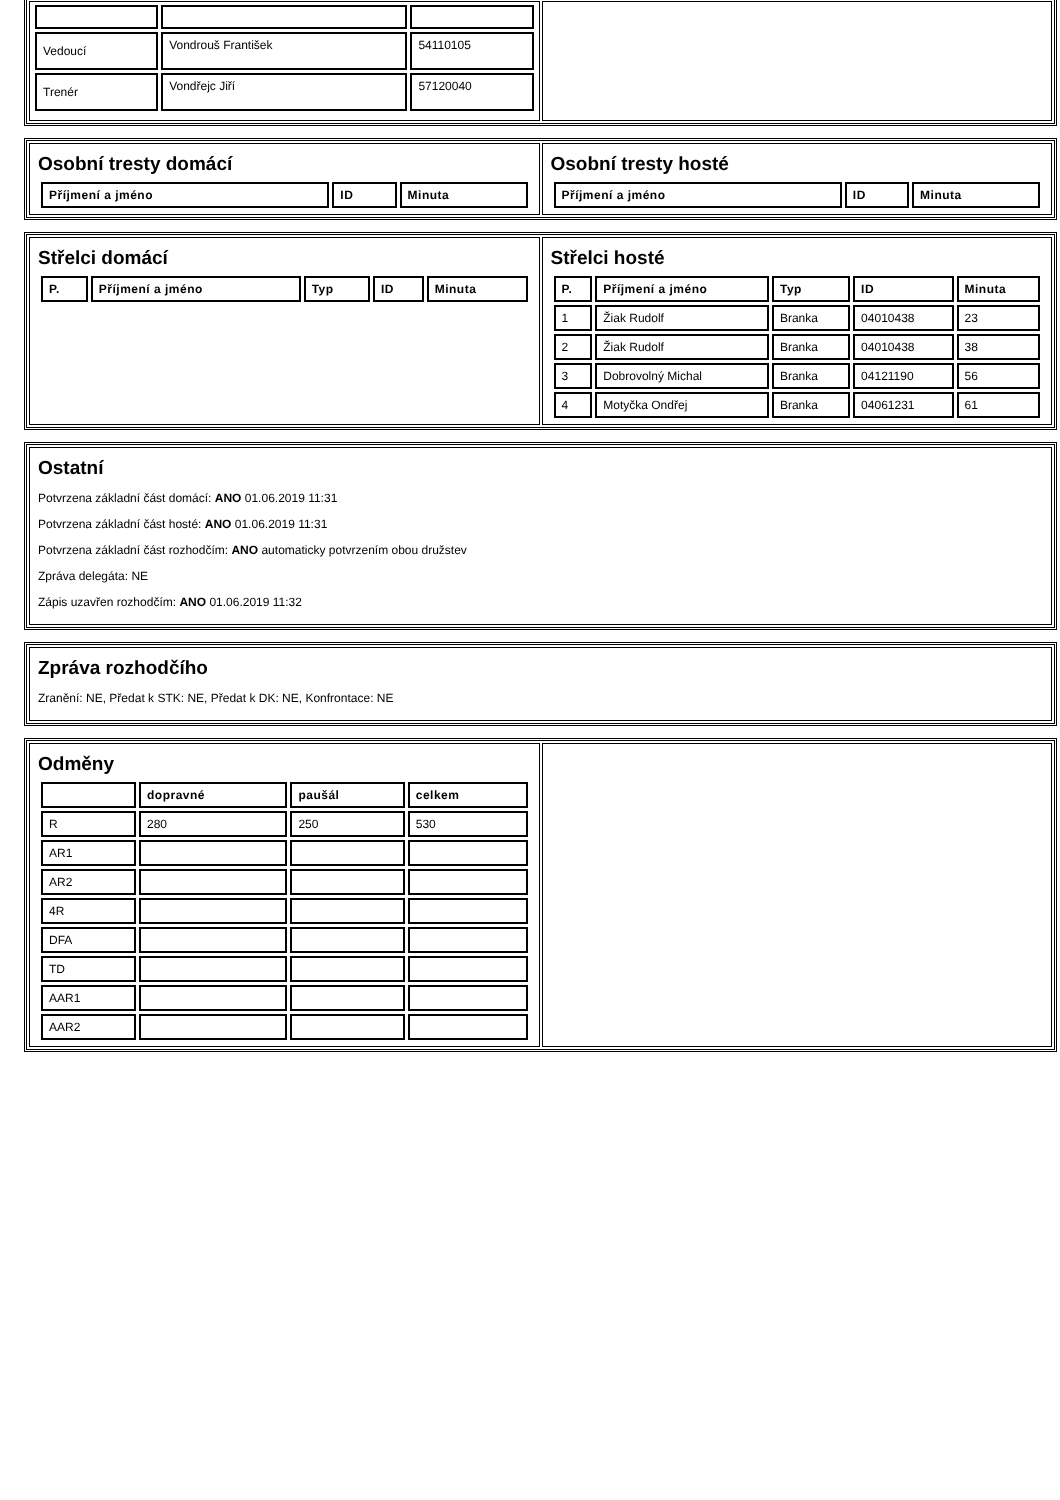| / Vedoucí / Vondrouš František / 54110105 / / Trenér / Vondřejc Jiří / 57120040 / | |
| Osobní tresty domácí / Příjmení a jméno / ID / Minuta / / --- / --- / --- / | Osobní tresty hosté / Příjmení a jméno / ID / Minuta / / --- / --- / --- / |
| Střelci domácí / P. / Příjmení a jméno / Typ / ID / Minuta / / --- / --- / --- / --- / --- / | Střelci hosté / P. / Příjmení a jméno / Typ / ID / Minuta / / --- / --- / --- / --- / --- / / 1 / Žiak Rudolf / Branka / 04010438 / 23 / / 2 / Žiak Rudolf / Branka / 04010438 / 38 / / 3 / Dobrovolný Michal / Branka / 04121190 / 56 / / 4 / Motyčka Ondřej / Branka / 04061231 / 61 / |
| Ostatní Potvrzena základní část domácí: ANO 01.06.2019 11:31 Potvrzena základní část hosté: ANO 01.06.2019 11:31 Potvrzena základní část rozhodčím: ANO automaticky potvrzením obou družstev Zpráva delegáta: NE Zápis uzavřen rozhodčím: ANO 01.06.2019 11:32 |
| Zpráva rozhodčího Zranění: NE, Předat k STK: NE, Předat k DK: NE, Konfrontace: NE |
| Odměny / / dopravné / paušál / celkem / / --- / --- / --- / --- / / R / 280 / 250 / 530 / / AR1 / / / / / AR2 / / / / / 4R / / / / / DFA / / / / / TD / / / / / AAR1 / / / / / AAR2 / / / / | |